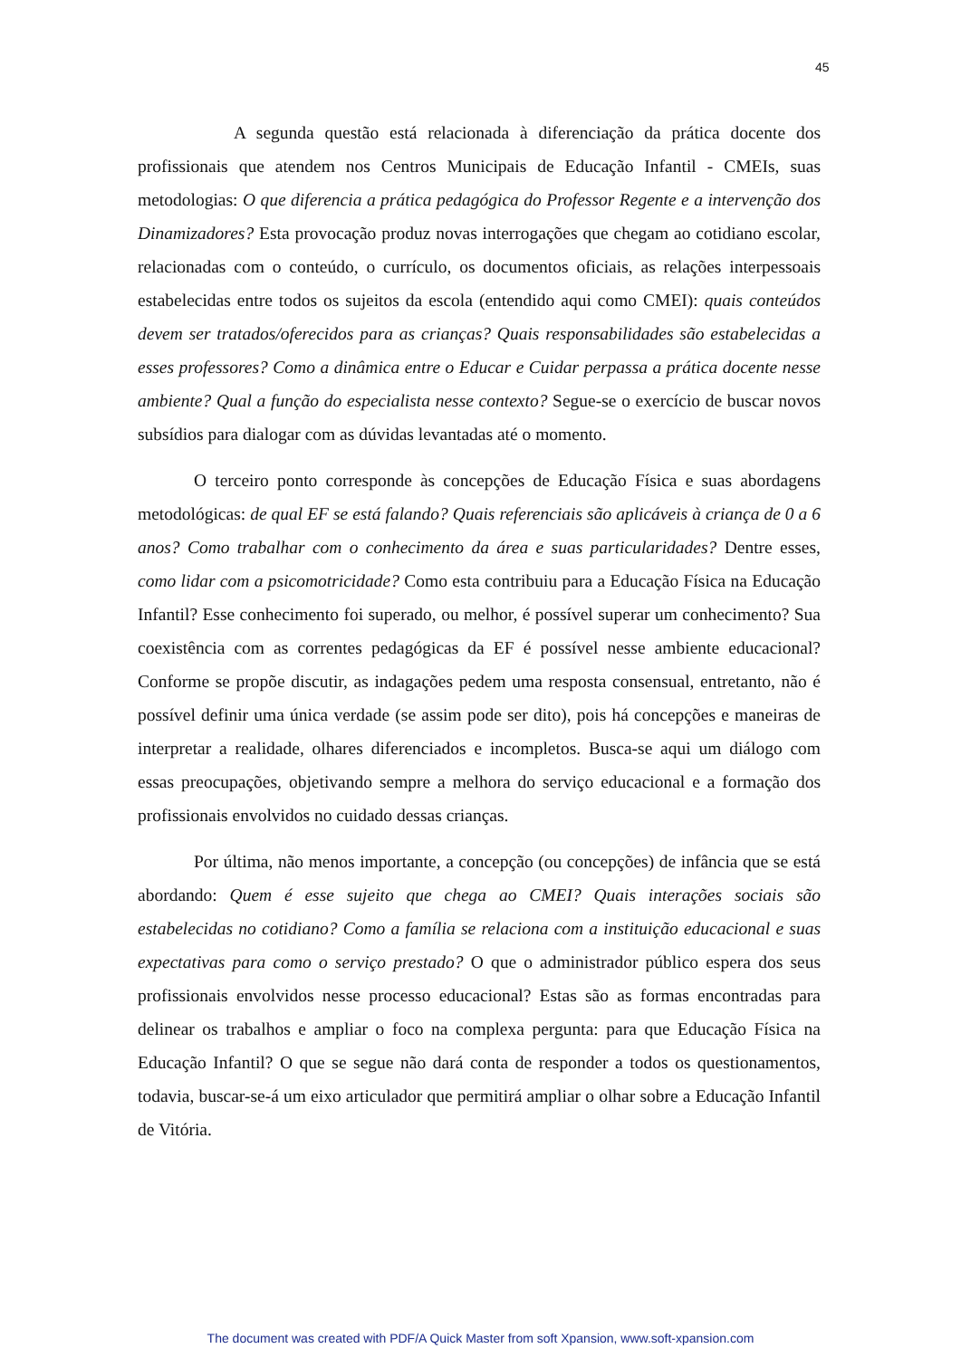45
A segunda questão está relacionada à diferenciação da prática docente dos profissionais que atendem nos Centros Municipais de Educação Infantil - CMEIs, suas metodologias: O que diferencia a prática pedagógica do Professor Regente e a intervenção dos Dinamizadores? Esta provocação produz novas interrogações que chegam ao cotidiano escolar, relacionadas com o conteúdo, o currículo, os documentos oficiais, as relações interpessoais estabelecidas entre todos os sujeitos da escola (entendido aqui como CMEI): quais conteúdos devem ser tratados/oferecidos para as crianças? Quais responsabilidades são estabelecidas a esses professores? Como a dinâmica entre o Educar e Cuidar perpassa a prática docente nesse ambiente? Qual a função do especialista nesse contexto? Segue-se o exercício de buscar novos subsídios para dialogar com as dúvidas levantadas até o momento.
O terceiro ponto corresponde às concepções de Educação Física e suas abordagens metodológicas: de qual EF se está falando? Quais referenciais são aplicáveis à criança de 0 a 6 anos? Como trabalhar com o conhecimento da área e suas particularidades? Dentre esses, como lidar com a psicomotricidade? Como esta contribuiu para a Educação Física na Educação Infantil? Esse conhecimento foi superado, ou melhor, é possível superar um conhecimento? Sua coexistência com as correntes pedagógicas da EF é possível nesse ambiente educacional? Conforme se propõe discutir, as indagações pedem uma resposta consensual, entretanto, não é possível definir uma única verdade (se assim pode ser dito), pois há concepções e maneiras de interpretar a realidade, olhares diferenciados e incompletos. Busca-se aqui um diálogo com essas preocupações, objetivando sempre a melhora do serviço educacional e a formação dos profissionais envolvidos no cuidado dessas crianças.
Por última, não menos importante, a concepção (ou concepções) de infância que se está abordando: Quem é esse sujeito que chega ao CMEI? Quais interações sociais são estabelecidas no cotidiano? Como a família se relaciona com a instituição educacional e suas expectativas para como o serviço prestado? O que o administrador público espera dos seus profissionais envolvidos nesse processo educacional? Estas são as formas encontradas para delinear os trabalhos e ampliar o foco na complexa pergunta: para que Educação Física na Educação Infantil? O que se segue não dará conta de responder a todos os questionamentos, todavia, buscar-se-á um eixo articulador que permitirá ampliar o olhar sobre a Educação Infantil de Vitória.
The document was created with PDF/A Quick Master from soft Xpansion, www.soft-xpansion.com